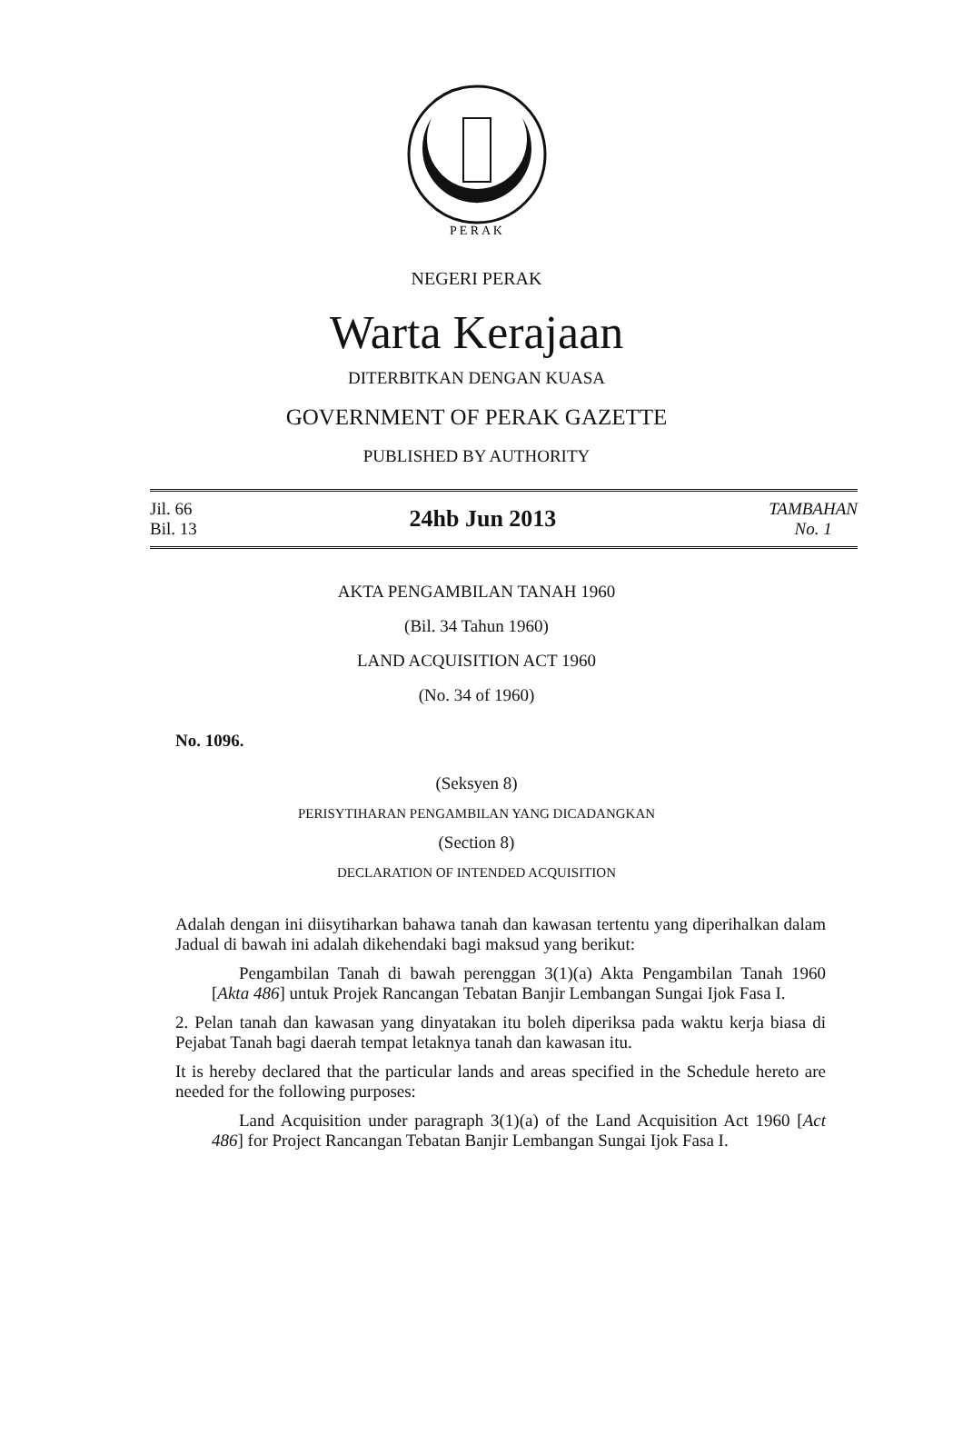P E R A K
NEGERI PERAK
Warta Kerajaan
DITERBITKAN DENGAN KUASA
GOVERNMENT OF PERAK GAZETTE
PUBLISHED BY AUTHORITY
Jil. 66
Bil. 13
24hb Jun 2013
TAMBAHAN
No. 1
AKTA PENGAMBILAN TANAH 1960
(Bil. 34 Tahun 1960)
LAND ACQUISITION ACT 1960
(No. 34 of 1960)
No. 1096.
(Seksyen 8)
PERISYTIHARAN PENGAMBILAN YANG DICADANGKAN
(Section 8)
DECLARATION OF INTENDED ACQUISITION
Adalah dengan ini diisytiharkan bahawa tanah dan kawasan tertentu yang diperihalkan dalam Jadual di bawah ini adalah dikehendaki bagi maksud yang berikut:
Pengambilan Tanah di bawah perenggan 3(1)(a) Akta Pengambilan Tanah 1960 [Akta 486] untuk Projek Rancangan Tebatan Banjir Lembangan Sungai Ijok Fasa I.
2. Pelan tanah dan kawasan yang dinyatakan itu boleh diperiksa pada waktu kerja biasa di Pejabat Tanah bagi daerah tempat letaknya tanah dan kawasan itu.
It is hereby declared that the particular lands and areas specified in the Schedule hereto are needed for the following purposes:
Land Acquisition under paragraph 3(1)(a) of the Land Acquisition Act 1960 [Act 486] for Project Rancangan Tebatan Banjir Lembangan Sungai Ijok Fasa I.